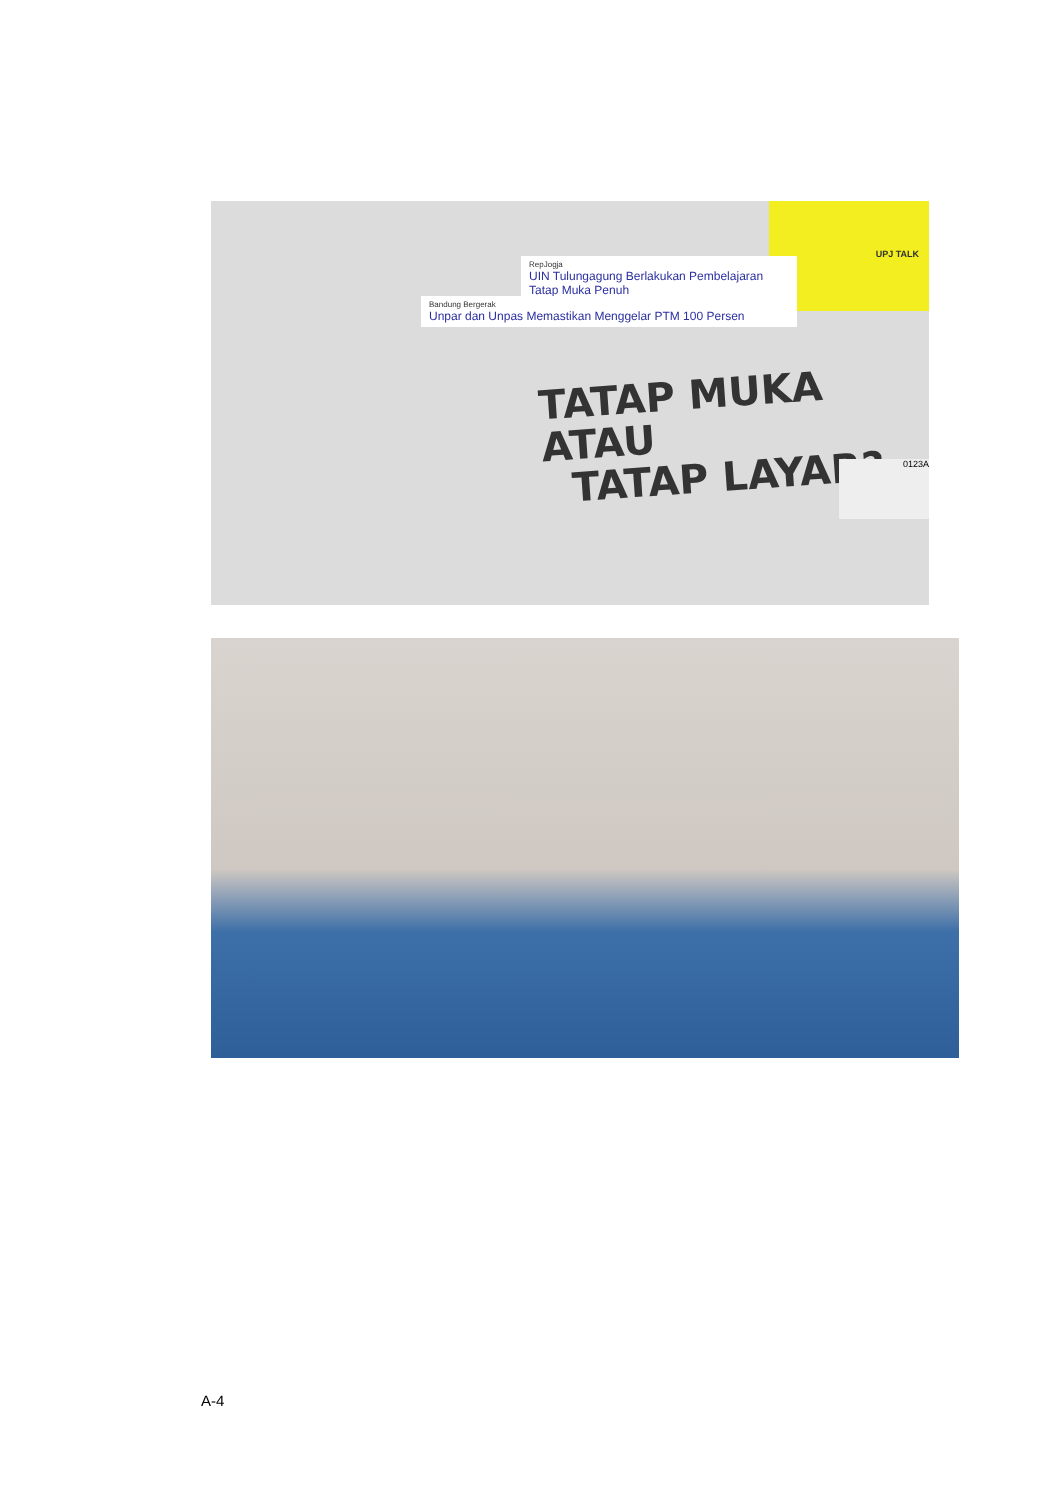UPJ TALK
RepJogja
UIN Tulungagung Berlakukan Pembelajaran Tatap Muka Penuh
Bandung Bergerak
Unpar dan Unpas Memastikan Menggelar PTM 100 Persen
TATAP MUKA ATAU
TATAP LAYAR?
0123A
A-4